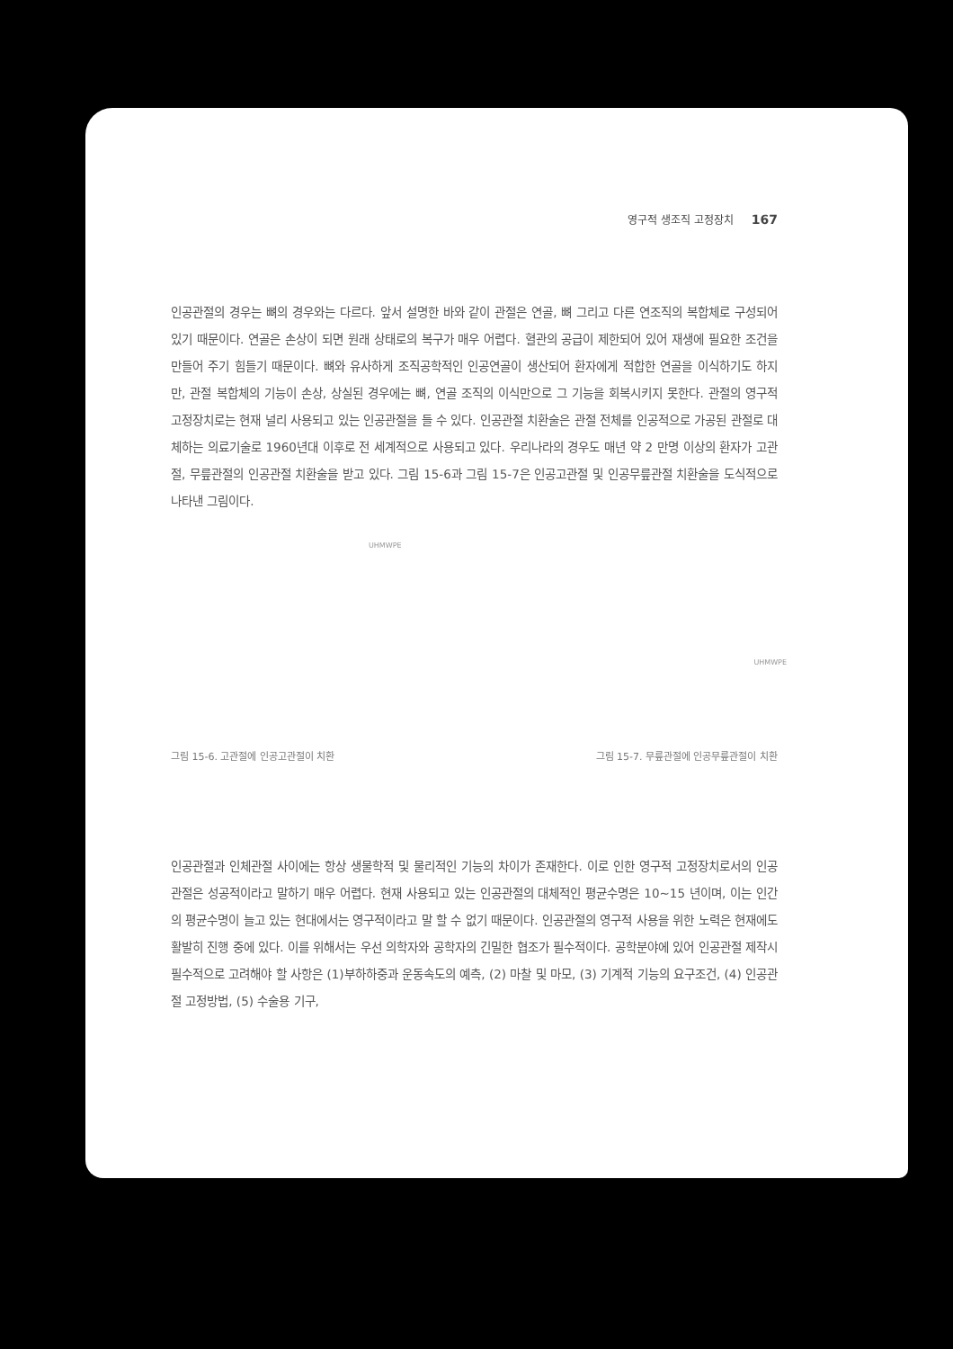영구적 생조직 고정장치 167
인공관절의 경우는 뼈의 경우와는 다르다. 앞서 설명한 바와 같이 관절은 연골, 뼈 그리고 다른 연조직의 복합체로 구성되어 있기 때문이다. 연골은 손상이 되면 원래 상태로의 복구가 매우 어렵다. 혈관의 공급이 제한되어 있어 재생에 필요한 조건을 만들어 주기 힘들기 때문이다. 뼈와 유사하게 조직공학적인 인공연골이 생산되어 환자에게 적합한 연골을 이식하기도 하지만, 관절 복합체의 기능이 손상, 상실된 경우에는 뼈, 연골 조직의 이식만으로 그 기능을 회복시키지 못한다. 관절의 영구적 고정장치로는 현재 널리 사용되고 있는 인공관절을 들 수 있다. 인공관절 치환술은 관절 전체를 인공적으로 가공된 관절로 대체하는 의료기술로 1960년대 이후로 전 세계적으로 사용되고 있다. 우리나라의 경우도 매년 약 2 만명 이상의 환자가 고관절, 무릎관절의 인공관절 치환술을 받고 있다. 그림 15-6과 그림 15-7은 인공고관절 및 인공무릎관절 치환술을 도식적으로 나타낸 그림이다.
UHMWPE
UHMWPE
그림 15-6. 고관절에 인공고관절이 치환 그림 15-7. 무릎관절에 인공무릎관절이 치환
인공관절과 인체관절 사이에는 항상 생물학적 및 물리적인 기능의 차이가 존재한다. 이로 인한 영구적 고정장치로서의 인공관절은 성공적이라고 말하기 매우 어렵다. 현재 사용되고 있는 인공관절의 대체적인 평균수명은 10~15 년이며, 이는 인간의 평균수명이 늘고 있는 현대에서는 영구적이라고 말 할 수 없기 때문이다. 인공관절의 영구적 사용을 위한 노력은 현재에도 활발히 진행 중에 있다. 이를 위해서는 우선 의학자와 공학자의 긴밀한 협조가 필수적이다. 공학분야에 있어 인공관절 제작시 필수적으로 고려해야 할 사항은 (1)부하하중과 운동속도의 예측, (2) 마찰 및 마모, (3) 기계적 기능의 요구조건, (4) 인공관절 고정방법, (5) 수술용 기구,